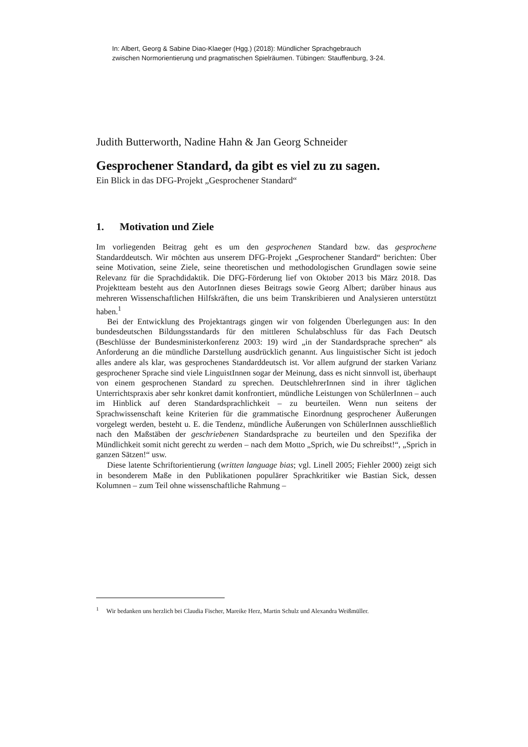In: Albert, Georg & Sabine Diao-Klaeger (Hgg.) (2018): Mündlicher Sprachgebrauch
zwischen Normorientierung und pragmatischen Spielräumen. Tübingen: Stauffenburg, 3-24.
Judith Butterworth, Nadine Hahn & Jan Georg Schneider
Gesprochener Standard, da gibt es viel zu zu sagen.
Ein Blick in das DFG-Projekt „Gesprochener Standard“
1. Motivation und Ziele
Im vorliegenden Beitrag geht es um den gesprochenen Standard bzw. das gesprochene Standarddeutsch. Wir möchten aus unserem DFG-Projekt „Gesprochener Standard“ berichten: Über seine Motivation, seine Ziele, seine theoretischen und methodologischen Grundlagen sowie seine Relevanz für die Sprachdidaktik. Die DFG-Förderung lief von Oktober 2013 bis März 2018. Das Projektteam besteht aus den AutorInnen dieses Beitrags sowie Georg Albert; darüber hinaus aus mehreren Wissenschaftlichen Hilfskräften, die uns beim Transkribieren und Analysieren unterstützt haben.<sup>1</sup>
Bei der Entwicklung des Projektantrags gingen wir von folgenden Überlegungen aus: In den bundesdeutschen Bildungsstandards für den mittleren Schulabschluss für das Fach Deutsch (Beschlüsse der Bundesministerkonferenz 2003: 19) wird „in der Standardsprache sprechen“ als Anforderung an die mündliche Darstellung ausdrücklich genannt. Aus linguistischer Sicht ist jedoch alles andere als klar, was gesprochenes Standarddeutsch ist. Vor allem aufgrund der starken Varianz gesprochener Sprache sind viele LinguistInnen sogar der Meinung, dass es nicht sinnvoll ist, überhaupt von einem gesprochenen Standard zu sprechen. DeutschlehrerInnen sind in ihrer täglichen Unterrichtspraxis aber sehr konkret damit konfrontiert, mündliche Leistungen von SchülerInnen – auch im Hinblick auf deren Standardsprachlichkeit – zu beurteilen. Wenn nun seitens der Sprachwissenschaft keine Kriterien für die grammatische Einordnung gesprochener Äußerungen vorgelegt werden, besteht u. E. die Tendenz, mündliche Äußerungen von SchülerInnen ausschließlich nach den Maßstäben der geschriebenen Standardsprache zu beurteilen und den Spezifika der Mündlichkeit somit nicht gerecht zu werden – nach dem Motto „Sprich, wie Du schreibst!“, „Sprich in ganzen Sätzen!“ usw.
Diese latente Schriftorientierung (written language bias; vgl. Linell 2005; Fiehler 2000) zeigt sich in besonderem Maße in den Publikationen populärer Sprachkritiker wie Bastian Sick, dessen Kolumnen – zum Teil ohne wissenschaftliche Rahmung –
<sup>1</sup> Wir bedanken uns herzlich bei Claudia Fischer, Mareike Herz, Martin Schulz und Alexandra Weißmüller.